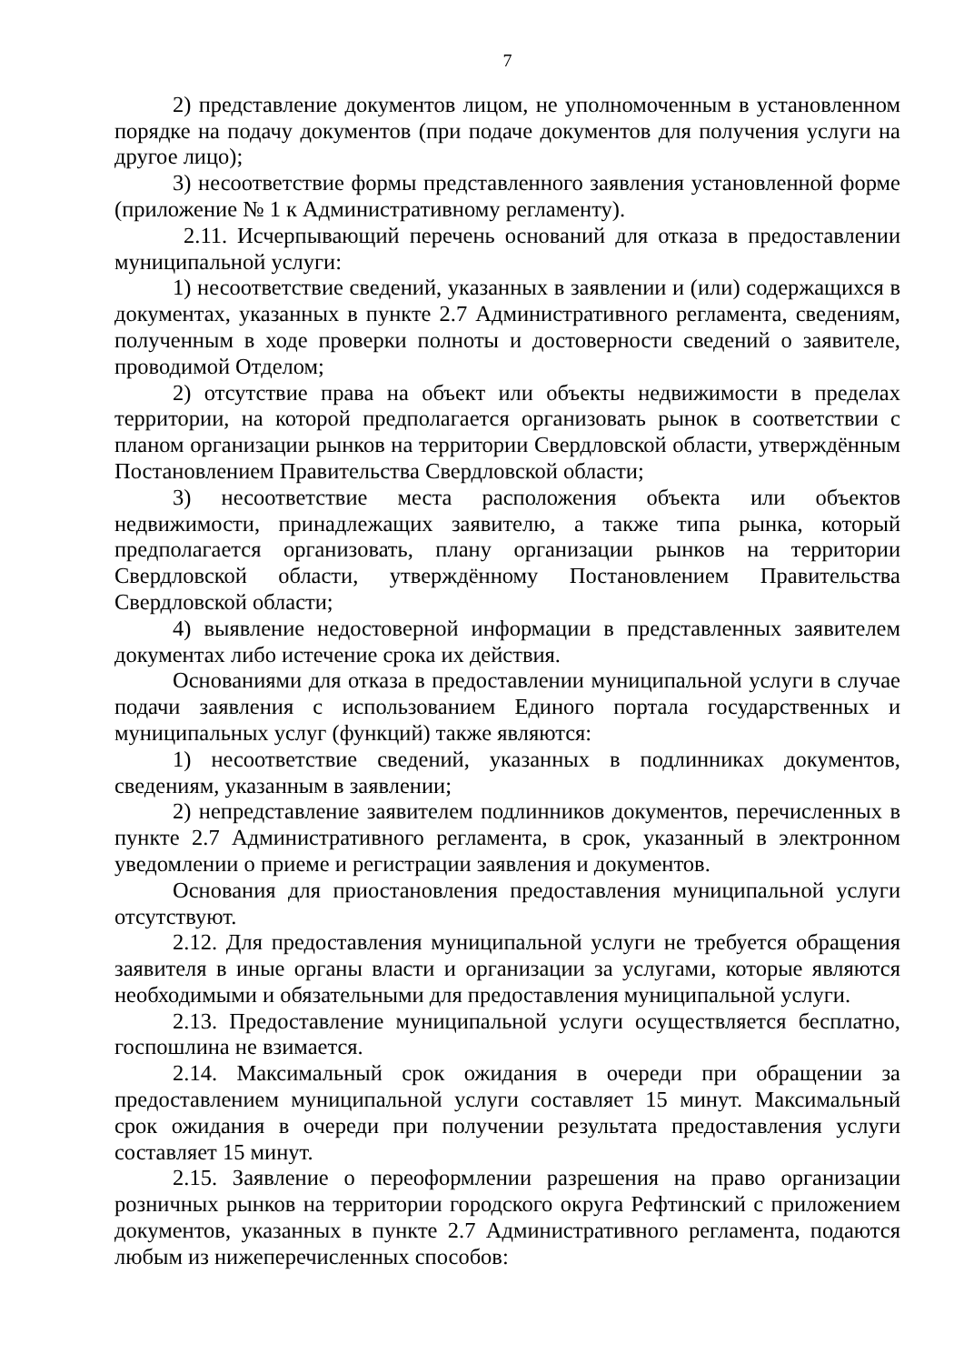7
2) представление документов лицом, не уполномоченным в установленном порядке на подачу документов (при подаче документов для получения услуги на другое лицо);
3) несоответствие формы представленного заявления установленной форме (приложение № 1 к Административному регламенту).
2.11. Исчерпывающий перечень оснований для отказа в предоставлении муниципальной услуги:
1) несоответствие сведений, указанных в заявлении и (или) содержащихся в документах, указанных в пункте 2.7 Административного регламента, сведениям, полученным в ходе проверки полноты и достоверности сведений о заявителе, проводимой Отделом;
2) отсутствие права на объект или объекты недвижимости в пределах территории, на которой предполагается организовать рынок в соответствии с планом организации рынков на территории Свердловской области, утверждённым Постановлением Правительства Свердловской области;
3) несоответствие места расположения объекта или объектов недвижимости, принадлежащих заявителю, а также типа рынка, который предполагается организовать, плану организации рынков на территории Свердловской области, утверждённому Постановлением Правительства Свердловской области;
4) выявление недостоверной информации в представленных заявителем документах либо истечение срока их действия.
Основаниями для отказа в предоставлении муниципальной услуги в случае подачи заявления с использованием Единого портала государственных и муниципальных услуг (функций) также являются:
1) несоответствие сведений, указанных в подлинниках документов, сведениям, указанным в заявлении;
2) непредставление заявителем подлинников документов, перечисленных в пункте 2.7 Административного регламента, в срок, указанный в электронном уведомлении о приеме и регистрации заявления и документов.
Основания для приостановления предоставления муниципальной услуги отсутствуют.
2.12. Для предоставления муниципальной услуги не требуется обращения заявителя в иные органы власти и организации за услугами, которые являются необходимыми и обязательными для предоставления муниципальной услуги.
2.13. Предоставление муниципальной услуги осуществляется бесплатно, госпошлина не взимается.
2.14. Максимальный срок ожидания в очереди при обращении за предоставлением муниципальной услуги составляет 15 минут. Максимальный срок ожидания в очереди при получении результата предоставления услуги составляет 15 минут.
2.15. Заявление о переоформлении разрешения на право организации розничных рынков на территории городского округа Рефтинский с приложением документов, указанных в пункте 2.7 Административного регламента, подаются любым из нижеперечисленных способов: